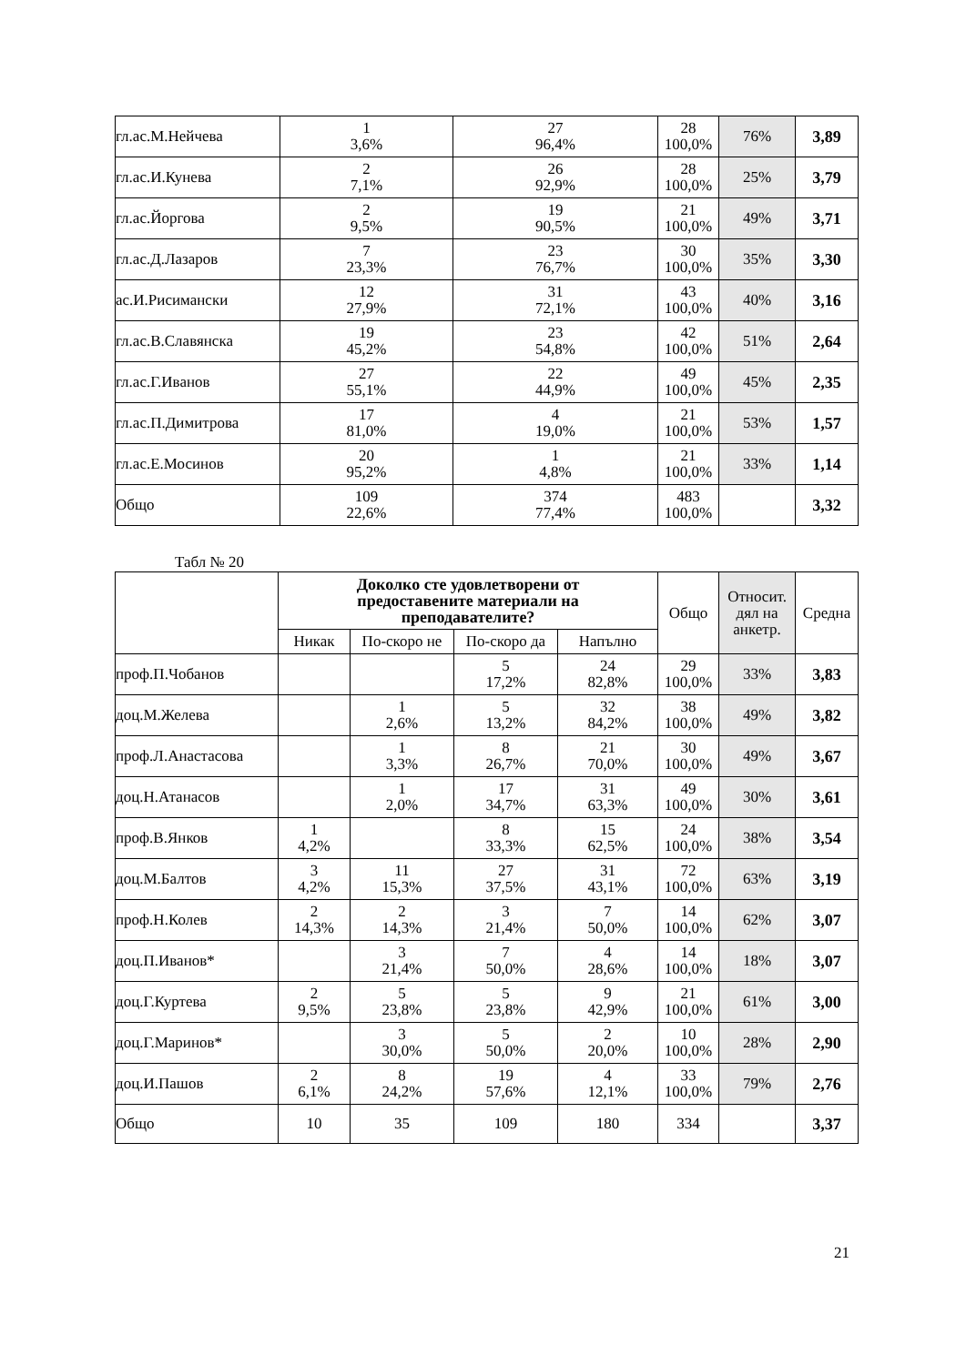| гл.ас.М.Нейчева | 1 3,6% | 27 96,4% | 28 100,0% | 76% | 3,89 |
| гл.ас.И.Кунева | 2 7,1% | 26 92,9% | 28 100,0% | 25% | 3,79 |
| гл.ас.Йоргова | 2 9,5% | 19 90,5% | 21 100,0% | 49% | 3,71 |
| гл.ас.Д.Лазаров | 7 23,3% | 23 76,7% | 30 100,0% | 35% | 3,30 |
| ас.И.Рисимански | 12 27,9% | 31 72,1% | 43 100,0% | 40% | 3,16 |
| гл.ас.В.Славянска | 19 45,2% | 23 54,8% | 42 100,0% | 51% | 2,64 |
| гл.ас.Г.Иванов | 27 55,1% | 22 44,9% | 49 100,0% | 45% | 2,35 |
| гл.ас.П.Димитрова | 17 81,0% | 4 19,0% | 21 100,0% | 53% | 1,57 |
| гл.ас.Е.Мосинов | 20 95,2% | 1 4,8% | 21 100,0% | 33% | 1,14 |
| Общо | 109 22,6% | 374 77,4% | 483 100,0% | | 3,32 |
Табл № 20
| | Доколко сте удовлетворени от предоставените материали на преподавателите? | | | | Общо | Относит. дял на анкетр. | Средна |
| --- | --- | --- | --- | --- | --- | --- | --- |
| | Никак | По-скоро не | По-скоро да | Напълно | | | |
| проф.П.Чобанов | | | 5 17,2% | 24 82,8% | 29 100,0% | 33% | 3,83 |
| доц.М.Желева | | 1 2,6% | 5 13,2% | 32 84,2% | 38 100,0% | 49% | 3,82 |
| проф.Л.Анастасова | | 1 3,3% | 8 26,7% | 21 70,0% | 30 100,0% | 49% | 3,67 |
| доц.Н.Атанасов | | 1 2,0% | 17 34,7% | 31 63,3% | 49 100,0% | 30% | 3,61 |
| проф.В.Янков | 1 4,2% | | 8 33,3% | 15 62,5% | 24 100,0% | 38% | 3,54 |
| доц.М.Балтов | 3 4,2% | 11 15,3% | 27 37,5% | 31 43,1% | 72 100,0% | 63% | 3,19 |
| проф.Н.Колев | 2 14,3% | 2 14,3% | 3 21,4% | 7 50,0% | 14 100,0% | 62% | 3,07 |
| доц.П.Иванов* | | 3 21,4% | 7 50,0% | 4 28,6% | 14 100,0% | 18% | 3,07 |
| доц.Г.Куртева | 2 9,5% | 5 23,8% | 5 23,8% | 9 42,9% | 21 100,0% | 61% | 3,00 |
| доц.Г.Маринов* | | 3 30,0% | 5 50,0% | 2 20,0% | 10 100,0% | 28% | 2,90 |
| доц.И.Пашов | 2 6,1% | 8 24,2% | 19 57,6% | 4 12,1% | 33 100,0% | 79% | 2,76 |
| Общо | 10 | 35 | 109 | 180 | 334 | | 3,37 |
21